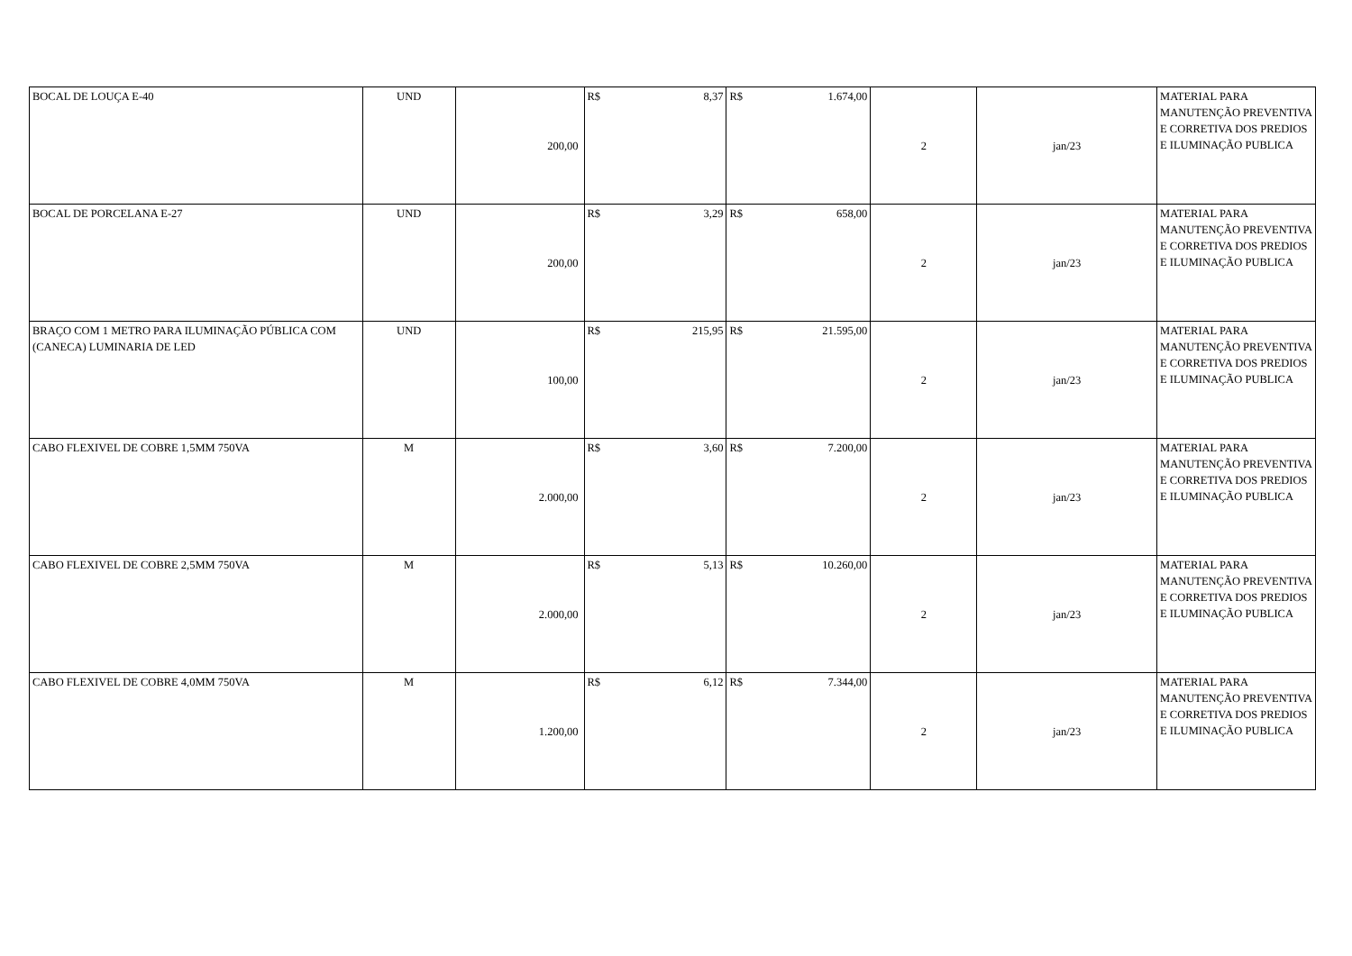| BOCAL DE LOUÇA E-40 | UND | 200,00 | R$ 8,37 | R$ 1.674,00 | 2 | jan/23 | MATERIAL PARA MANUTENÇÃO PREVENTIVA E CORRETIVA DOS PREDIOS E ILUMINAÇÃO PUBLICA |
| BOCAL DE PORCELANA E-27 | UND | 200,00 | R$ 3,29 | R$ 658,00 | 2 | jan/23 | MATERIAL PARA MANUTENÇÃO PREVENTIVA E CORRETIVA DOS PREDIOS E ILUMINAÇÃO PUBLICA |
| BRAÇO COM 1 METRO PARA ILUMINAÇÃO PÚBLICA COM (CANECA) LUMINARIA DE LED | UND | 100,00 | R$ 215,95 | R$ 21.595,00 | 2 | jan/23 | MATERIAL PARA MANUTENÇÃO PREVENTIVA E CORRETIVA DOS PREDIOS E ILUMINAÇÃO PUBLICA |
| CABO FLEXIVEL DE COBRE 1,5MM 750VA | M | 2.000,00 | R$ 3,60 | R$ 7.200,00 | 2 | jan/23 | MATERIAL PARA MANUTENÇÃO PREVENTIVA E CORRETIVA DOS PREDIOS E ILUMINAÇÃO PUBLICA |
| CABO FLEXIVEL DE COBRE 2,5MM 750VA | M | 2.000,00 | R$ 5,13 | R$ 10.260,00 | 2 | jan/23 | MATERIAL PARA MANUTENÇÃO PREVENTIVA E CORRETIVA DOS PREDIOS E ILUMINAÇÃO PUBLICA |
| CABO FLEXIVEL DE COBRE 4,0MM 750VA | M | 1.200,00 | R$ 6,12 | R$ 7.344,00 | 2 | jan/23 | MATERIAL PARA MANUTENÇÃO PREVENTIVA E CORRETIVA DOS PREDIOS E ILUMINAÇÃO PUBLICA |